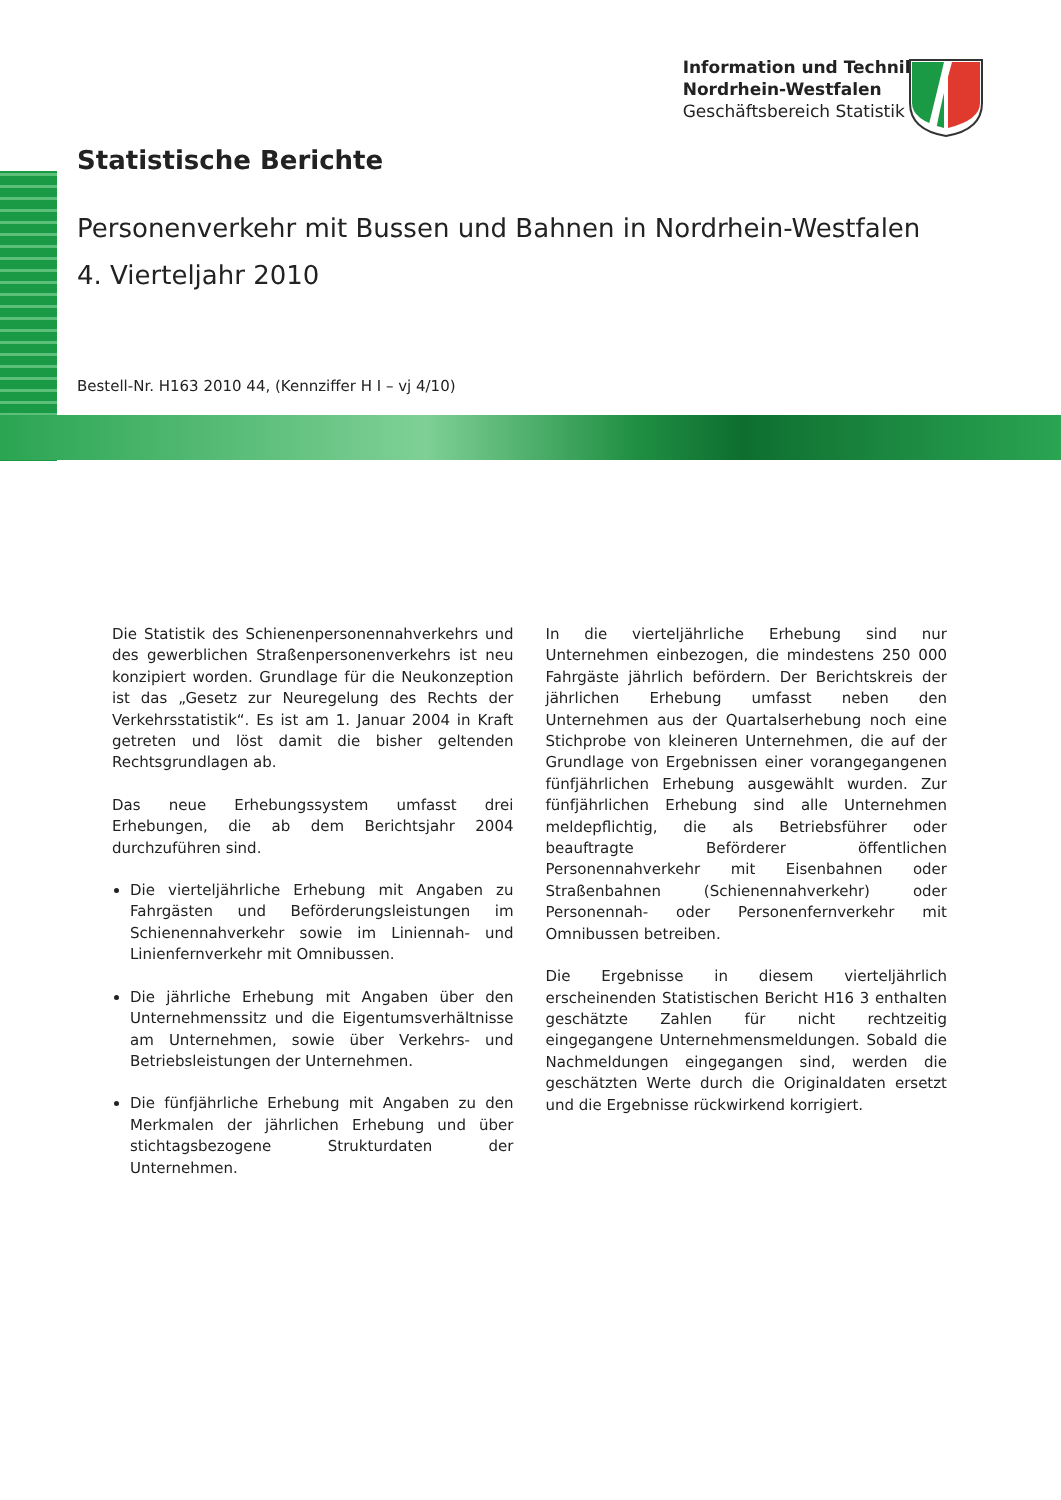Information und Technik
Nordrhein-Westfalen
Geschäftsbereich Statistik
Statistische Berichte
Personenverkehr mit Bussen und Bahnen in Nordrhein-Westfalen
4. Vierteljahr 2010
Bestell-Nr. H163 2010 44, (Kennziffer H I – vj 4/10)
Die Statistik des Schienenpersonennahverkehrs und des gewerblichen Straßenpersonenverkehrs ist neu konzipiert worden. Grundlage für die Neukonzeption ist das „Gesetz zur Neuregelung des Rechts der Verkehrsstatistik“. Es ist am 1. Januar 2004 in Kraft getreten und löst damit die bisher geltenden Rechtsgrundlagen ab.
Das neue Erhebungssystem umfasst drei Erhebungen, die ab dem Berichtsjahr 2004 durchzuführen sind.
Die vierteljährliche Erhebung mit Angaben zu Fahrgästen und Beförderungsleistungen im Schienennahverkehr sowie im Liniennah- und Linienfernverkehr mit Omnibussen.
Die jährliche Erhebung mit Angaben über den Unternehmenssitz und die Eigentumsverhältnisse am Unternehmen, sowie über Verkehrs- und Betriebsleistungen der Unternehmen.
Die fünfjährliche Erhebung mit Angaben zu den Merkmalen der jährlichen Erhebung und über stichtagsbezogene Strukturdaten der Unternehmen.
In die vierteljährliche Erhebung sind nur Unternehmen einbezogen, die mindestens 250 000 Fahrgäste jährlich befördern. Der Berichtskreis der jährlichen Erhebung umfasst neben den Unternehmen aus der Quartalserhebung noch eine Stichprobe von kleineren Unternehmen, die auf der Grundlage von Ergebnissen einer vorangegangenen fünfjährlichen Erhebung ausgewählt wurden. Zur fünfjährlichen Erhebung sind alle Unternehmen meldepflichtig, die als Betriebsführer oder beauftragte Beförderer öffentlichen Personennahverkehr mit Eisenbahnen oder Straßenbahnen (Schienennahverkehr) oder Personennah- oder Personenfernverkehr mit Omnibussen betreiben.
Die Ergebnisse in diesem vierteljährlich erscheinenden Statistischen Bericht H16 3 enthalten geschätzte Zahlen für nicht rechtzeitig eingegangene Unternehmensmeldungen. Sobald die Nachmeldungen eingegangen sind, werden die geschätzten Werte durch die Originaldaten ersetzt und die Ergebnisse rückwirkend korrigiert.